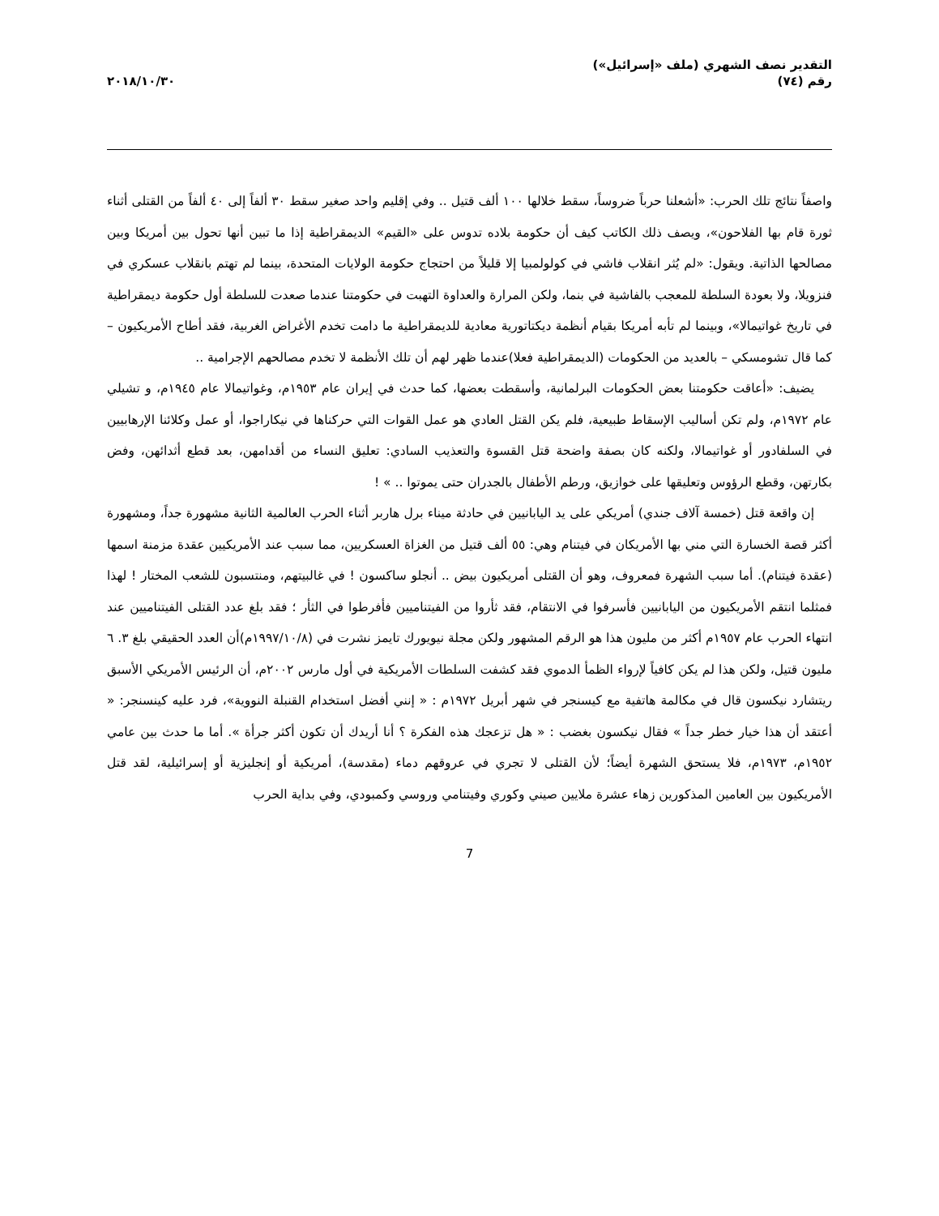التقدير نصف الشهري (ملف «إسرائيل»)
رقم (٧٤)
٢٠١٨/١٠/٣٠
واصفاً نتائج تلك الحرب: «أشعلنا حرباً ضروساً، سقط خلالها ١٠٠ ألف قتيل .. وفي إقليم واحد صغير سقط ٣٠ ألفاً إلى ٤٠ ألفاً من القتلى أثناء ثورة قام بها الفلاحون»، ويصف ذلك الكاتب كيف أن حكومة بلاده تدوس على «القيم» الديمقراطية إذا ما تبين أنها تحول بين أمريكا وبين مصالحها الذاتية. ويقول: «لم يُثر انقلاب فاشي في كولولمبيا إلا قليلاً من احتجاج حكومة الولايات المتحدة، بينما لم تهتم بانقلاب عسكري في فنزويلا، ولا بعودة السلطة للمعجب بالفاشية في بنما، ولكن المرارة والعداوة التهبت في حكومتنا عندما صعدت للسلطة أول حكومة ديمقراطية في تاريخ غواتيمالا»، وبينما لم تأبه أمريكا بقيام أنظمة ديكتاتورية معادية للديمقراطية ما دامت تخدم الأغراض الغربية، فقد أطاح الأمريكيون – كما قال تشومسكي – بالعديد من الحكومات (الديمقراطية فعلا)عندما ظهر لهم أن تلك الأنظمة لا تخدم مصالحهم الإجرامية ..
يضيف: «أعاقت حكومتنا بعض الحكومات البرلمانية، وأسقطت بعضها، كما حدث في إيران عام ١٩٥٣م، وغواتيمالا عام ١٩٤٥م، و تشيلي عام ١٩٧٢م، ولم تكن أساليب الإسقاط طبيعية، فلم يكن القتل العادي هو عمل القوات التي حركناها في نيكاراجوا، أو عمل وكلائنا الإرهابيين في السلفادور أو غواتيمالا، ولكنه كان بصفة واضحة قتل القسوة والتعذيب السادي: تعليق النساء من أقدامهن، بعد قطع أثدائهن، وفض بكارتهن، وقطع الرؤوس وتعليقها على خوازيق، ورطم الأطفال بالجدران حتى يموتوا .. » !
إن واقعة قتل (خمسة آلاف جندي) أمريكي على يد اليابانيين في حادثة ميناء برل هاربر أثناء الحرب العالمية الثانية مشهورة جداً، ومشهورة أكثر قصة الخسارة التي مني بها الأمريكان في فيتنام وهي: ٥٥ ألف قتيل من الغزاة العسكريين، مما سبب عند الأمريكيين عقدة مزمنة اسمها (عقدة فيتنام). أما سبب الشهرة فمعروف، وهو أن القتلى أمريكيون بيض .. أنجلو ساكسون ! في غالبيتهم، ومنتسبون للشعب المختار ! لهذا فمثلما انتقم الأمريكيون من اليابانيين فأسرفوا في الانتقام، فقد ثأروا من الفيتناميين فأفرطوا في الثأر ؛ فقد بلغ عدد القتلى الفيتناميين عند انتهاء الحرب عام ١٩٥٧م أكثر من مليون هذا هو الرقم المشهور ولكن مجلة نيويورك تايمز نشرت في (١٩٩٧/١٠/٨م)أن العدد الحقيقي بلغ ٣. ٦ مليون قتيل، ولكن هذا لم يكن كافياً لإرواء الظمأ الدموي فقد كشفت السلطات الأمريكية في أول مارس ٢٠٠٢م، أن الرئيس الأمريكي الأسبق ريتشارد نيكسون قال في مكالمة هاتفية مع كيسنجر في شهر أبريل ١٩٧٢م : « إنني أفضل استخدام القنبلة النووية»، فرد عليه كينسنجر: « أعتقد أن هذا خيار خطر جداً » فقال نيكسون بغضب : « هل تزعجك هذه الفكرة ؟ أنا أريدك أن تكون أكثر جرأة ». أما ما حدث بين عامي ١٩٥٢م، ١٩٧٣م، فلا يستحق الشهرة أيضاً؛ لأن القتلى لا تجري في عروقهم دماء (مقدسة)، أمريكية أو إنجليزية أو إسرائيلية، لقد قتل الأمريكيون بين العامين المذكورين زهاء عشرة ملايين صيني وكوري وفيتنامي وروسي وكمبودي، وفي بداية الحرب
7